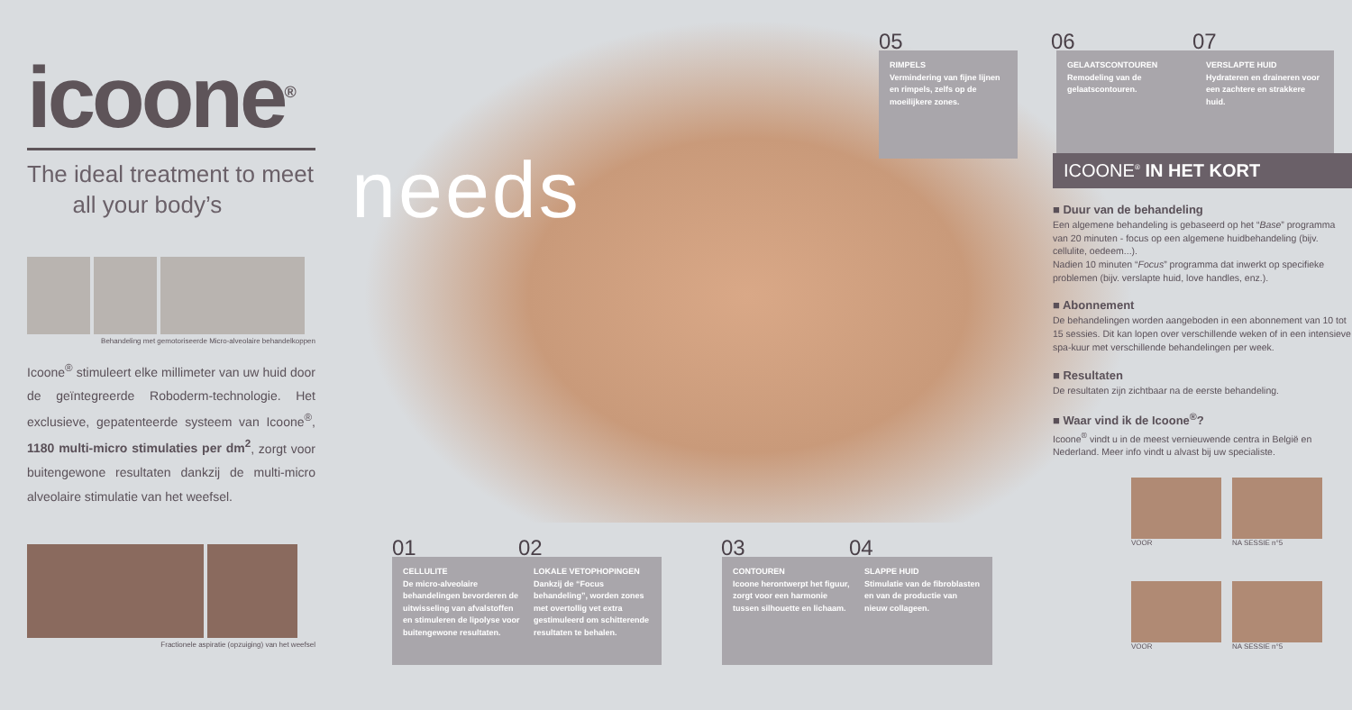icoone<sup>®</sup>
The ideal treatment to meet
all your body’s
Behandeling met gemotoriseerde Micro-alveolaire behandelkoppen
Icoone<sup>®</sup> stimuleert elke millimeter van uw huid door de geïntegreerde Roboderm-technologie. Het exclusieve, gepatenteerde systeem van Icoone<sup>®</sup>, 1180 multi-micro stimulaties per dm<sup>2</sup>, zorgt voor buitengewone resultaten dankzij de multi-micro alveolaire stimulatie van het weefsel.
Fractionele aspiratie (opzuiging) van het weefsel
needs
05
RIMPELS
Vermindering van fijne lijnen en rimpels, zelfs op de moeilijkere zones.
06
GELAATSCONTOUREN
Remodeling van de gelaatscontouren.
07
VERSLAPTE HUID
Hydrateren en draineren voor een zachtere en strakkere huid.
01
CELLULITE
De micro-alveolaire behandelingen bevorderen de uitwisseling van afvalstoffen en stimuleren de lipolyse voor buitengewone resultaten.
02
LOKALE VETOPHOPINGEN
Dankzij de “Focus behandeling”, worden zones met overtollig vet extra gestimuleerd om schitterende resultaten te behalen.
03
CONTOUREN
Icoone herontwerpt het figuur, zorgt voor een harmonie tussen silhouette en lichaam.
04
SLAPPE HUID
Stimulatie van de fibroblasten en van de productie van nieuw collageen.
ICOONE<sup>®</sup> IN HET KORT
■ Duur van de behandeling
Een algemene behandeling is gebaseerd op het “Base” programma van 20 minuten - focus op een algemene huidbehandeling (bijv. cellulite, oedeem...).
Nadien 10 minuten “Focus” programma dat inwerkt op specifieke problemen (bijv. verslapte huid, love handles, enz.).
■ Abonnement
De behandelingen worden aangeboden in een abonnement van 10 tot 15 sessies. Dit kan lopen over verschillende weken of in een intensieve spa-kuur met verschillende behandelingen per week.
■ Resultaten
De resultaten zijn zichtbaar na de eerste behandeling.
■ Waar vind ik de Icoone<sup>®</sup>?
Icoone<sup>®</sup> vindt u in de meest vernieuwende centra in België en Nederland. Meer info vindt u alvast bij uw specialiste.
VOOR
NA SESSIE n°5
VOOR
NA SESSIE n°5